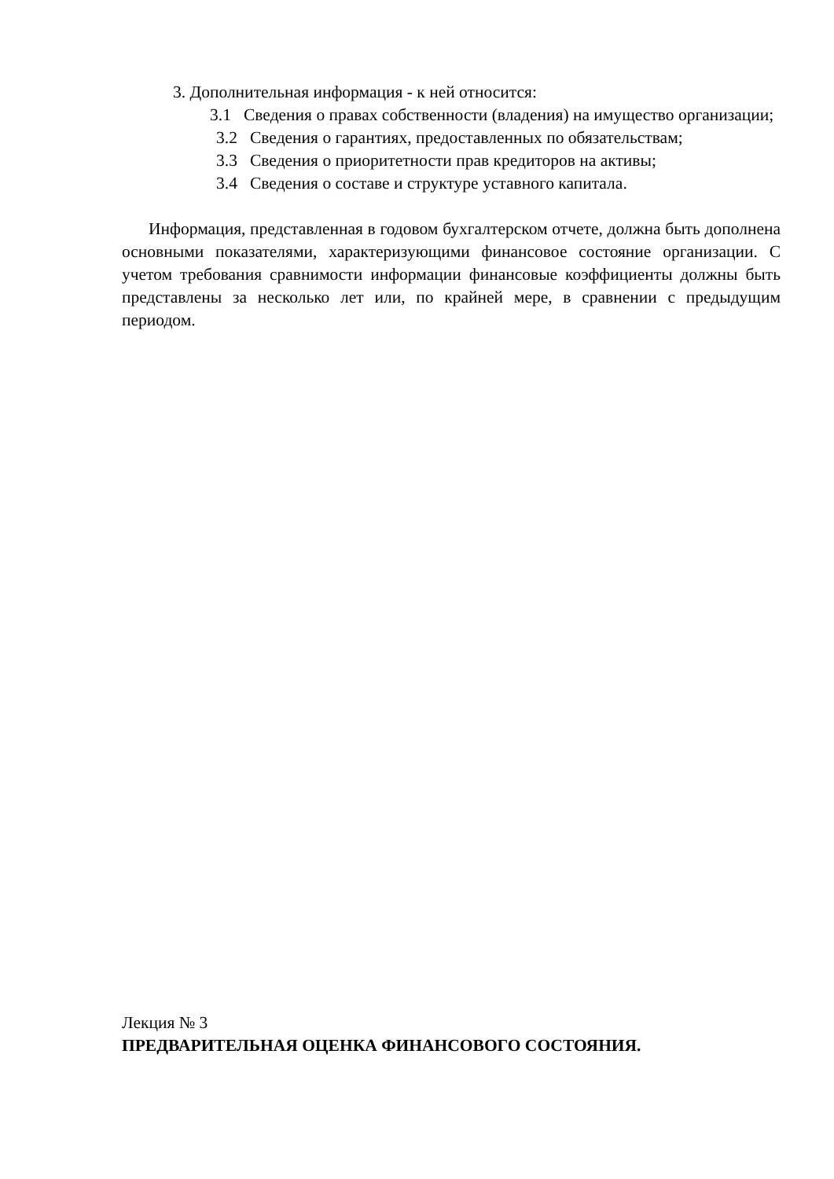3. Дополнительная информация - к ней относится:
3.1 Сведения о правах собственности (владения) на имущество организации;
3.2 Сведения о гарантиях, предоставленных по обязательствам;
3.3 Сведения о приоритетности прав кредиторов на активы;
3.4 Сведения о составе и структуре уставного капитала.
Информация, представленная в годовом бухгалтерском отчете, должна быть дополнена основными показателями, характеризующими финансовое состояние организации. С учетом требования сравнимости информации финансовые коэффициенты должны быть представлены за несколько лет или, по крайней мере, в сравнении с предыдущим периодом.
Лекция № 3
ПРЕДВАРИТЕЛЬНАЯ ОЦЕНКА ФИНАНСОВОГО СОСТОЯНИЯ.